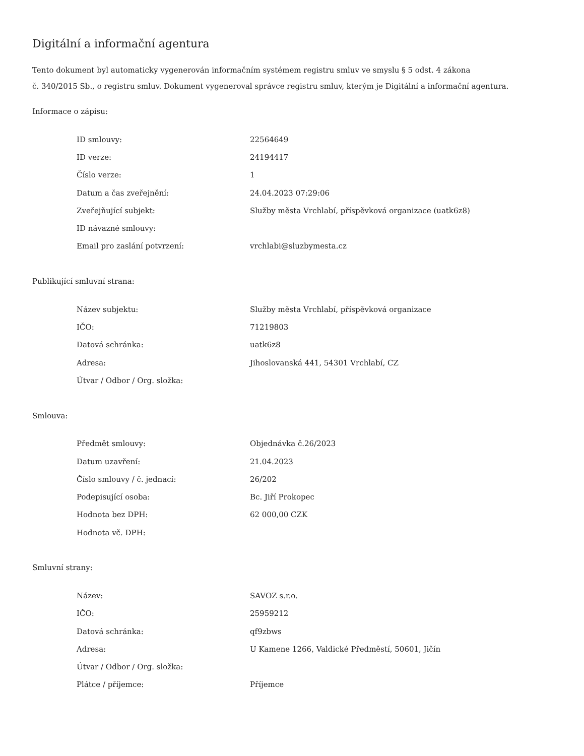Digitální a informační agentura
Tento dokument byl automaticky vygenerován informačním systémem registru smluv ve smyslu § 5 odst. 4 zákona
č. 340/2015 Sb., o registru smluv. Dokument vygeneroval správce registru smluv, kterým je Digitální a informační agentura.
Informace o zápisu:
| ID smlouvy: | 22564649 |
| ID verze: | 24194417 |
| Číslo verze: | 1 |
| Datum a čas zveřejnění: | 24.04.2023 07:29:06 |
| Zveřejňující subjekt: | Služby města Vrchlabí, příspěvková organizace (uatk6z8) |
| ID návazné smlouvy: | |
| Email pro zaslání potvrzení: | vrchlabi@sluzbymesta.cz |
Publikující smluvní strana:
| Název subjektu: | Služby města Vrchlabí, příspěvková organizace |
| IČO: | 71219803 |
| Datová schránka: | uatk6z8 |
| Adresa: | Jihoslovanská 441, 54301 Vrchlabí, CZ |
| Útvar / Odbor / Org. složka: | |
Smlouva:
| Předmět smlouvy: | Objednávka č.26/2023 |
| Datum uzavření: | 21.04.2023 |
| Číslo smlouvy / č. jednací: | 26/202 |
| Podepisující osoba: | Bc. Jiří Prokopec |
| Hodnota bez DPH: | 62 000,00 CZK |
| Hodnota vč. DPH: | |
Smluvní strany:
| Název: | SAVOZ s.r.o. |
| IČO: | 25959212 |
| Datová schránka: | qf9zbws |
| Adresa: | U Kamene 1266, Valdické Předměstí, 50601, Jičín |
| Útvar / Odbor / Org. složka: | |
| Plátce / příjemce: | Příjemce |